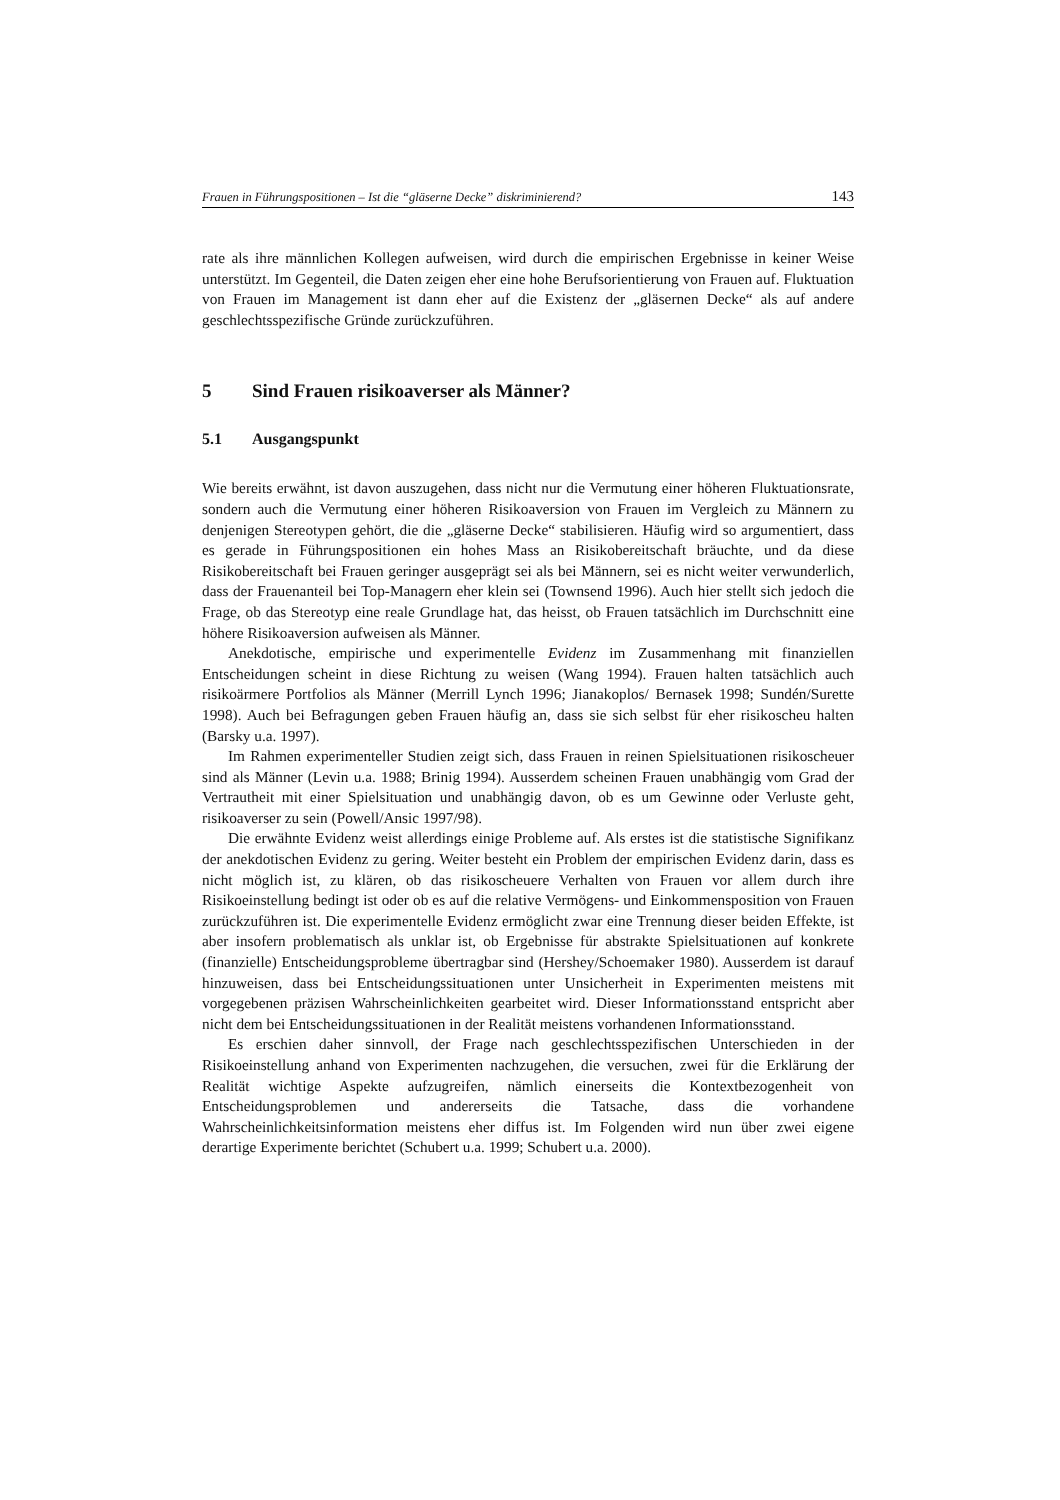Frauen in Führungspositionen – Ist die “gläserne Decke” diskriminierend? 143
rate als ihre männlichen Kollegen aufweisen, wird durch die empirischen Ergebnisse in keiner Weise unterstützt. Im Gegenteil, die Daten zeigen eher eine hohe Berufsorientierung von Frauen auf. Fluktuation von Frauen im Management ist dann eher auf die Existenz der „gläsernen Decke“ als auf andere geschlechtsspezifische Gründe zurückzuführen.
5 Sind Frauen risikoaverser als Männer?
5.1 Ausgangspunkt
Wie bereits erwähnt, ist davon auszugehen, dass nicht nur die Vermutung einer höheren Fluktuationsrate, sondern auch die Vermutung einer höheren Risikoaversion von Frauen im Vergleich zu Männern zu denjenigen Stereotypen gehört, die die „gläserne Decke“ stabilisieren. Häufig wird so argumentiert, dass es gerade in Führungspositionen ein hohes Mass an Risikobereitschaft bräuchte, und da diese Risikobereitschaft bei Frauen geringer ausgeprägt sei als bei Männern, sei es nicht weiter verwunderlich, dass der Frauenanteil bei Top-Managern eher klein sei (Townsend 1996). Auch hier stellt sich jedoch die Frage, ob das Stereotyp eine reale Grundlage hat, das heisst, ob Frauen tatsächlich im Durchschnitt eine höhere Risikoaversion aufweisen als Männer.
Anekdotische, empirische und experimentelle Evidenz im Zusammenhang mit finanziellen Entscheidungen scheint in diese Richtung zu weisen (Wang 1994). Frauen halten tatsächlich auch risikoärmere Portfolios als Männer (Merrill Lynch 1996; Jianakoplos/ Bernasek 1998; Sundén/Surette 1998). Auch bei Befragungen geben Frauen häufig an, dass sie sich selbst für eher risikoscheu halten (Barsky u.a. 1997).
Im Rahmen experimenteller Studien zeigt sich, dass Frauen in reinen Spielsituationen risikoscheuer sind als Männer (Levin u.a. 1988; Brinig 1994). Ausserdem scheinen Frauen unabhängig vom Grad der Vertrautheit mit einer Spielsituation und unabhängig davon, ob es um Gewinne oder Verluste geht, risikoaverser zu sein (Powell/Ansic 1997/98).
Die erwähnte Evidenz weist allerdings einige Probleme auf. Als erstes ist die statistische Signifikanz der anekdotischen Evidenz zu gering. Weiter besteht ein Problem der empirischen Evidenz darin, dass es nicht möglich ist, zu klären, ob das risikoscheuere Verhalten von Frauen vor allem durch ihre Risikoeinstellung bedingt ist oder ob es auf die relative Vermögens- und Einkommensposition von Frauen zurückzuführen ist. Die experimentelle Evidenz ermöglicht zwar eine Trennung dieser beiden Effekte, ist aber insofern problematisch als unklar ist, ob Ergebnisse für abstrakte Spielsituationen auf konkrete (finanzielle) Entscheidungsprobleme übertragbar sind (Hershey/Schoemaker 1980). Ausserdem ist darauf hinzuweisen, dass bei Entscheidungssituationen unter Unsicherheit in Experimenten meistens mit vorgegebenen präzisen Wahrscheinlichkeiten gearbeitet wird. Dieser Informationsstand entspricht aber nicht dem bei Entscheidungssituationen in der Realität meistens vorhandenen Informationsstand.
Es erschien daher sinnvoll, der Frage nach geschlechtsspezifischen Unterschieden in der Risikoeinstellung anhand von Experimenten nachzugehen, die versuchen, zwei für die Erklärung der Realität wichtige Aspekte aufzugreifen, nämlich einerseits die Kontextbezogenheit von Entscheidungsproblemen und andererseits die Tatsache, dass die vorhandene Wahrscheinlichkeitsinformation meistens eher diffus ist. Im Folgenden wird nun über zwei eigene derartige Experimente berichtet (Schubert u.a. 1999; Schubert u.a. 2000).